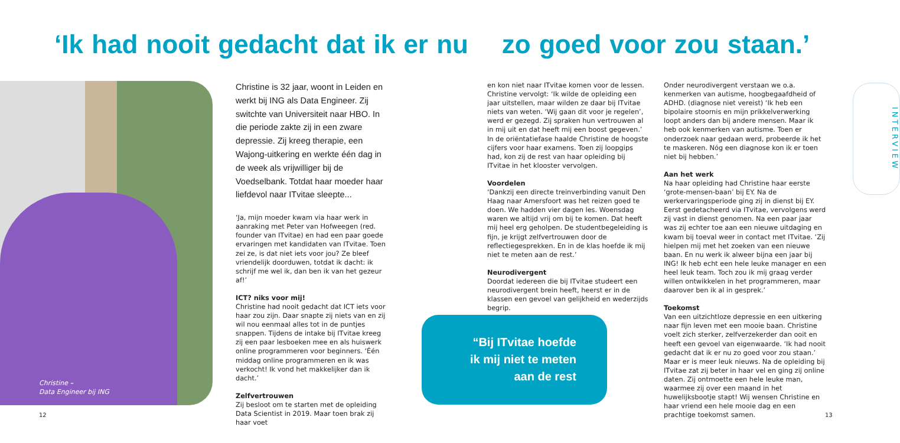‘Ik had nooit gedacht dat ik er nu zo goed voor zou staan.’
Christine –
Data Engineer bij ING
Christine is 32 jaar, woont in Leiden en werkt bij ING als Data Engineer. Zij switchte van Universiteit naar HBO. In die periode zakte zij in een zware depressie. Zij kreeg therapie, een Wajong-uitkering en werkte één dag in de week als vrijwilliger bij de Voedselbank. Totdat haar moeder haar liefdevol naar ITvitae sleepte...
‘Ja, mijn moeder kwam via haar werk in aanraking met Peter van Hofweegen (red. founder van ITvitae) en had een paar goede ervaringen met kandidaten van ITvitae. Toen zei ze, is dat niet iets voor jou? Ze bleef vriendelijk doorduwen, totdat ik dacht: ik schrijf me wel ik, dan ben ik van het gezeur af!’
ICT? niks voor mij!
Christine had nooit gedacht dat ICT iets voor haar zou zijn. Daar snapte zij niets van en zij wil nou eenmaal alles tot in de puntjes snappen. Tijdens de intake bij ITvitae kreeg zij een paar lesboeken mee en als huiswerk online programmeren voor beginners. ‘Één middag online programmeren en ik was verkocht! Ik vond het makkelijker dan ik dacht.’
Zelfvertrouwen
Zij besloot om te starten met de opleiding Data Scientist in 2019. Maar toen brak zij haar voet
en kon niet naar ITvitae komen voor de lessen. Christine vervolgt: ‘Ik wilde de opleiding een jaar uitstellen, maar wilden ze daar bij ITvitae niets van weten. ‘Wij gaan dit voor je regelen’, werd er gezegd. Zij spraken hun vertrouwen al in mij uit en dat heeft mij een boost gegeven.’ In de oriëntatiefase haalde Christine de hoogste cijfers voor haar examens. Toen zij loopgips had, kon zij de rest van haar opleiding bij ITvitae in het klooster vervolgen.
Voordelen
‘Dankzij een directe treinverbinding vanuit Den Haag naar Amersfoort was het reizen goed te doen. We hadden vier dagen les. Woensdag waren we altijd vrij om bij te komen. Dat heeft mij heel erg geholpen. De studentbegeleiding is fijn, je krijgt zelfvertrouwen door de reflectiegesprekken. En in de klas hoefde ik mij niet te meten aan de rest.’
Neurodivergent
Doordat iedereen die bij ITvitae studeert een neurodivergent brein heeft, heerst er in de klassen een gevoel van gelijkheid en wederzijds begrip.
“Bij ITvitae hoefde
ik mij niet te meten
aan de rest
Onder neurodivergent verstaan we o.a. kenmerken van autisme, hoogbegaafdheid of ADHD. (diagnose niet vereist) ‘Ik heb een bipolaire stoornis en mijn prikkelverwerking loopt anders dan bij andere mensen. Maar ik heb ook kenmerken van autisme. Toen er onderzoek naar gedaan werd, probeerde ik het te maskeren. Nóg een diagnose kon ik er toen niet bij hebben.’
Aan het werk
Na haar opleiding had Christine haar eerste ‘grote-mensen-baan’ bij EY. Na de werkervaringsperiode ging zij in dienst bij EY. Eerst gedetacheerd via ITvitae, vervolgens werd zij vast in dienst genomen. Na een paar jaar was zij echter toe aan een nieuwe uitdaging en kwam bij toeval weer in contact met ITvitae. ‘Zij hielpen mij met het zoeken van een nieuwe baan. En nu werk ik alweer bijna een jaar bij ING! Ik heb echt een hele leuke manager en een heel leuk team. Toch zou ik mij graag verder willen ontwikkelen in het programmeren, maar daarover ben ik al in gesprek.’
Toekomst
Van een uitzichtloze depressie en een uitkering naar fijn leven met een mooie baan. Christine voelt zich sterker, zelfverzekerder dan ooit en heeft een gevoel van eigenwaarde. ‘Ik had nooit gedacht dat ik er nu zo goed voor zou staan.’ Maar er is meer leuk nieuws. Na de opleiding bij ITvitae zat zij beter in haar vel en ging zij online daten. Zij ontmoette een hele leuke man, waarmee zij over een maand in het huwelijksbootje stapt! Wij wensen Christine en haar vriend een hele mooie dag en een prachtige toekomst samen.
INTERVIEW
12 13